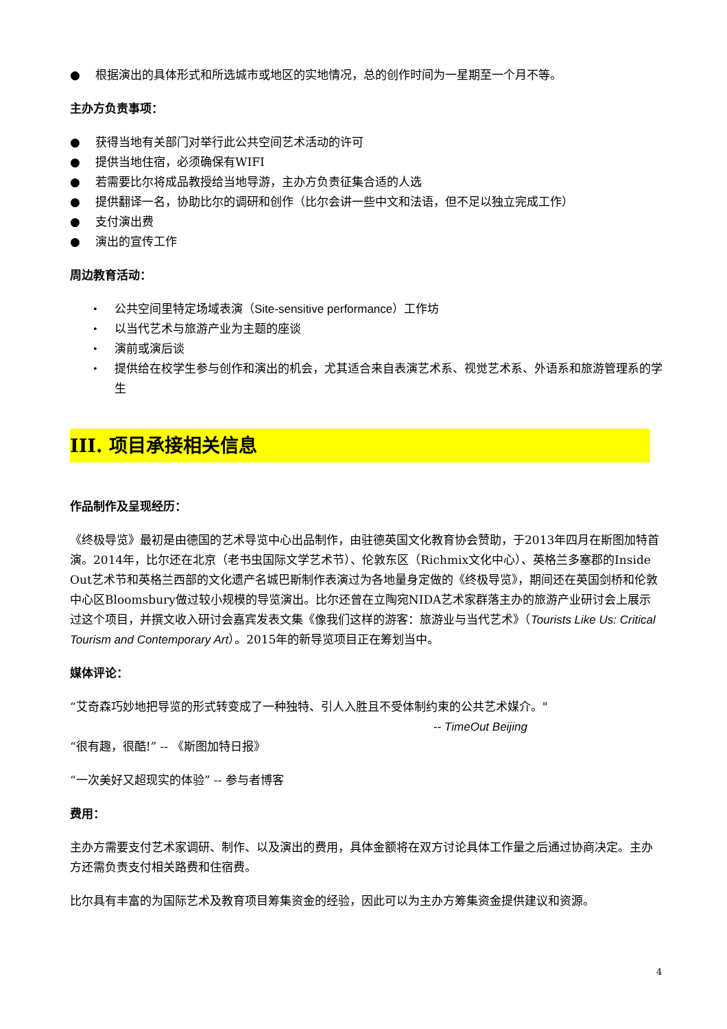● 根据演出的具体形式和所选城市或地区的实地情况，总的创作时间为一星期至一个月不等。
主办方负责事项：
● 获得当地有关部门对举行此公共空间艺术活动的许可
● 提供当地住宿，必须确保有WIFI
● 若需要比尔将成品教授给当地导游，主办方负责征集合适的人选
● 提供翻译一名，协助比尔的调研和创作（比尔会讲一些中文和法语，但不足以独立完成工作）
● 支付演出费
● 演出的宣传工作
周边教育活动：
• 公共空间里特定场域表演（Site-sensitive performance）工作坊
• 以当代艺术与旅游产业为主题的座谈
• 演前或演后谈
• 提供给在校学生参与创作和演出的机会，尤其适合来自表演艺术系、视觉艺术系、外语系和旅游管理系的学生
III. 项目承接相关信息
作品制作及呈现经历：
《终极导览》最初是由德国的艺术导览中心出品制作，由驻德英国文化教育协会赞助，于2013年四月在斯图加特首演。2014年，比尔还在北京（老书虫国际文学艺术节）、伦敦东区（Richmix文化中心）、英格兰多塞郡的Inside Out艺术节和英格兰西部的文化遗产名城巴斯制作表演过为各地量身定做的《终极导览》，期间还在英国剑桥和伦敦中心区Bloomsbury做过较小规模的导览演出。比尔还曾在立陶宛NIDA艺术家群落主办的旅游产业研讨会上展示过这个项目，并撰文收入研讨会嘉宾发表文集《像我们这样的游客：旅游业与当代艺术》（Tourists Like Us: Critical Tourism and Contemporary Art）。2015年的新导览项目正在筹划当中。
媒体评论：
“艾奇森巧妙地把导览的形式转变成了一种独特、引人入胜且不受体制约束的公共艺术媒介。"
-- TimeOut Beijing
“很有趣，很酷!” -- 《斯图加特日报》
“一次美好又超现实的体验” -- 参与者博客
费用：
主办方需要支付艺术家调研、制作、以及演出的费用，具体金额将在双方讨论具体工作量之后通过协商决定。主办方还需负责支付相关路费和住宿费。
比尔具有丰富的为国际艺术及教育项目筹集资金的经验，因此可以为主办方筹集资金提供建议和资源。
4